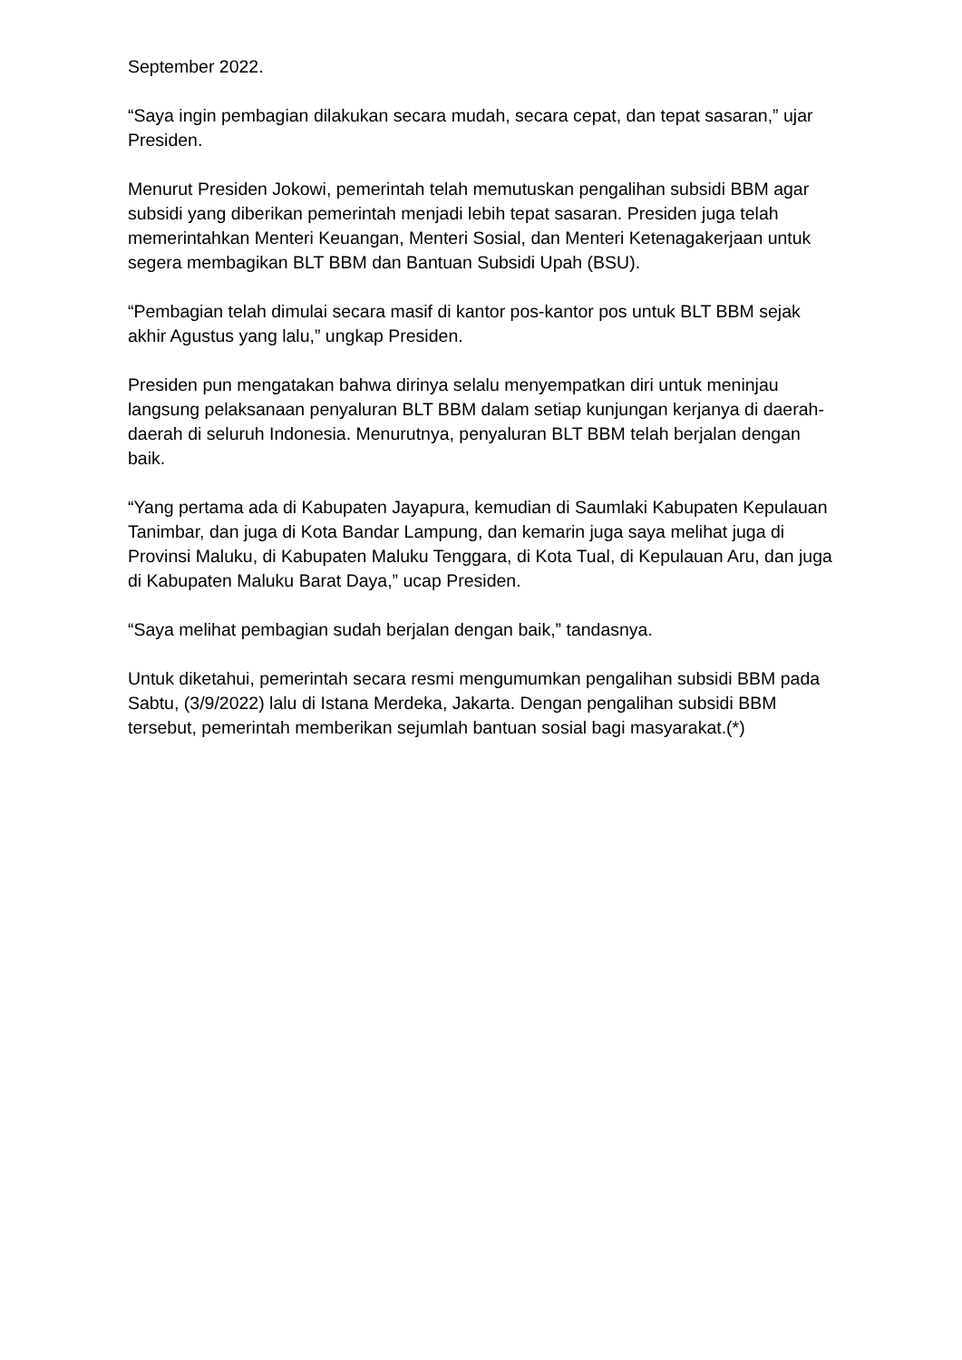September 2022.
“Saya ingin pembagian dilakukan secara mudah, secara cepat, dan tepat sasaran,” ujar Presiden.
Menurut Presiden Jokowi, pemerintah telah memutuskan pengalihan subsidi BBM agar subsidi yang diberikan pemerintah menjadi lebih tepat sasaran. Presiden juga telah memerintahkan Menteri Keuangan, Menteri Sosial, dan Menteri Ketenagakerjaan untuk segera membagikan BLT BBM dan Bantuan Subsidi Upah (BSU).
“Pembagian telah dimulai secara masif di kantor pos-kantor pos untuk BLT BBM sejak akhir Agustus yang lalu,” ungkap Presiden.
Presiden pun mengatakan bahwa dirinya selalu menyempatkan diri untuk meninjau langsung pelaksanaan penyaluran BLT BBM dalam setiap kunjungan kerjanya di daerah-daerah di seluruh Indonesia. Menurutnya, penyaluran BLT BBM telah berjalan dengan baik.
“Yang pertama ada di Kabupaten Jayapura, kemudian di Saumlaki Kabupaten Kepulauan Tanimbar, dan juga di Kota Bandar Lampung, dan kemarin juga saya melihat juga di Provinsi Maluku, di Kabupaten Maluku Tenggara, di Kota Tual, di Kepulauan Aru, dan juga di Kabupaten Maluku Barat Daya,” ucap Presiden.
“Saya melihat pembagian sudah berjalan dengan baik,” tandasnya.
Untuk diketahui, pemerintah secara resmi mengumumkan pengalihan subsidi BBM pada Sabtu, (3/9/2022) lalu di Istana Merdeka, Jakarta. Dengan pengalihan subsidi BBM tersebut, pemerintah memberikan sejumlah bantuan sosial bagi masyarakat.(*)